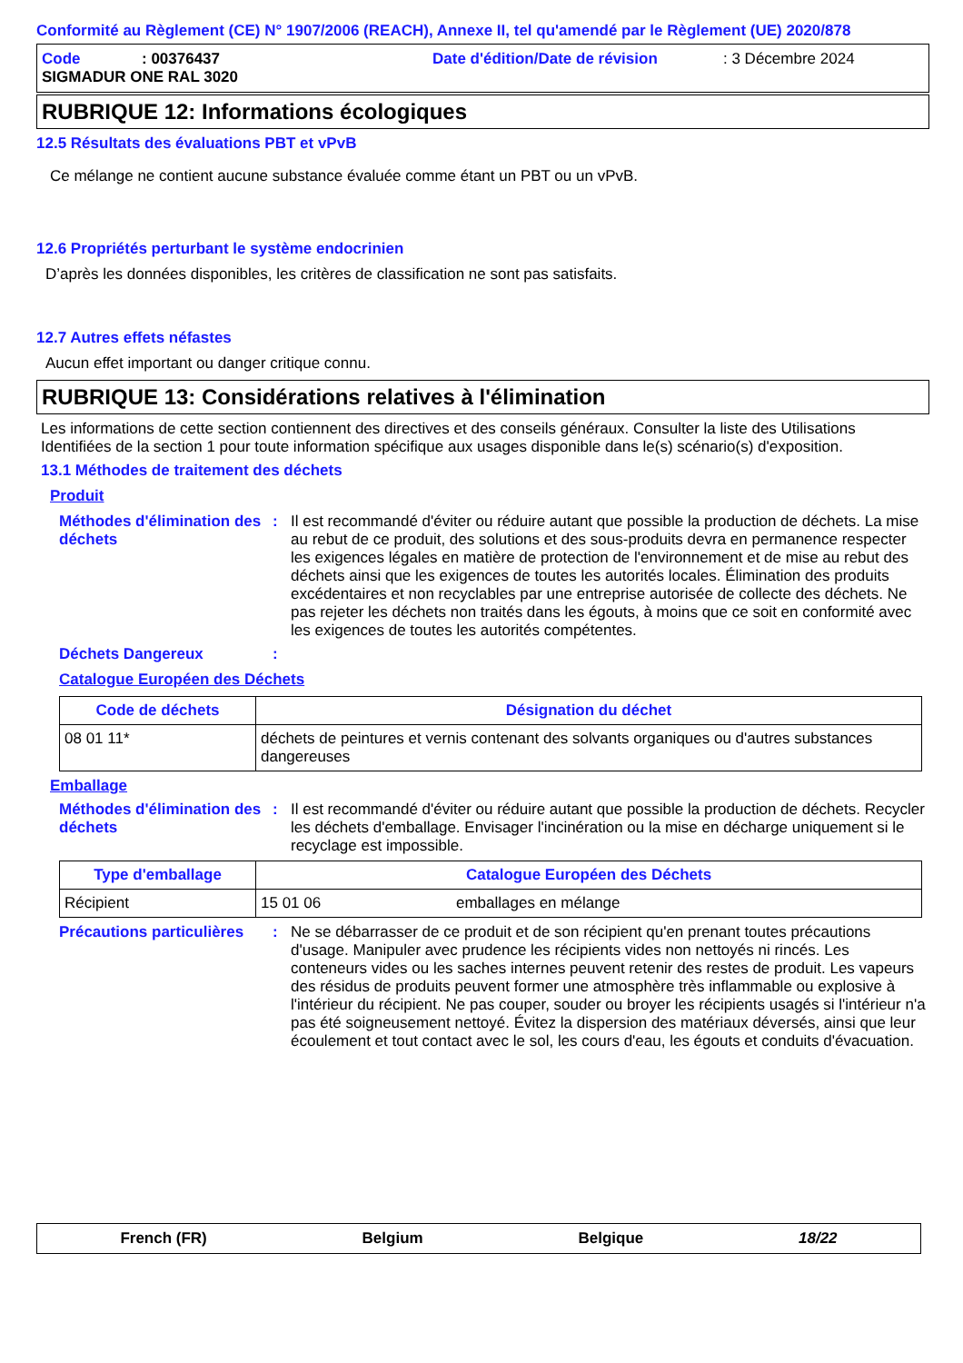Conformité au Règlement (CE) N° 1907/2006 (REACH), Annexe II, tel qu'amendé par le Règlement (UE) 2020/878
Code: 00376437 Date d'édition/Date de révision: 3 Décembre 2024
SIGMADUR ONE RAL 3020
RUBRIQUE 12: Informations écologiques
12.5 Résultats des évaluations PBT et vPvB
Ce mélange ne contient aucune substance évaluée comme étant un PBT ou un vPvB.
12.6 Propriétés perturbant le système endocrinien
D’après les données disponibles, les critères de classification ne sont pas satisfaits.
12.7 Autres effets néfastes
Aucun effet important ou danger critique connu.
RUBRIQUE 13: Considérations relatives à l'élimination
Les informations de cette section contiennent des directives et des conseils généraux. Consulter la liste des Utilisations Identifiées de la section 1 pour toute information spécifique aux usages disponible dans le(s) scénario(s) d'exposition.
13.1 Méthodes de traitement des déchets
Produit
Méthodes d'élimination des déchets
:
Il est recommandé d'éviter ou réduire autant que possible la production de déchets. La mise au rebut de ce produit, des solutions et des sous-produits devra en permanence respecter les exigences légales en matière de protection de l'environnement et de mise au rebut des déchets ainsi que les exigences de toutes les autorités locales. Élimination des produits excédentaires et non recyclables par une entreprise autorisée de collecte des déchets. Ne pas rejeter les déchets non traités dans les égouts, à moins que ce soit en conformité avec les exigences de toutes les autorités compétentes.
Déchets Dangereux :
Catalogue Européen des Déchets
| Code de déchets | Désignation du déchet |
| --- | --- |
| 08 01 11* | déchets de peintures et vernis contenant des solvants organiques ou d'autres substances dangereuses |
Emballage
Méthodes d'élimination des déchets
:
Il est recommandé d'éviter ou réduire autant que possible la production de déchets. Recycler les déchets d'emballage. Envisager l'incinération ou la mise en décharge uniquement si le recyclage est impossible.
| Type d'emballage | Catalogue Européen des Déchets | |
| --- | --- | --- |
| Récipient | 15 01 06 | emballages en mélange |
Précautions particulières
:
Ne se débarrasser de ce produit et de son récipient qu'en prenant toutes précautions d'usage. Manipuler avec prudence les récipients vides non nettoyés ni rincés. Les conteneurs vides ou les saches internes peuvent retenir des restes de produit. Les vapeurs des résidus de produits peuvent former une atmosphère très inflammable ou explosive à l'intérieur du récipient. Ne pas couper, souder ou broyer les récipients usagés si l'intérieur n'a pas été soigneusement nettoyé. Évitez la dispersion des matériaux déversés, ainsi que leur écoulement et tout contact avec le sol, les cours d'eau, les égouts et conduits d'évacuation.
French (FR) Belgium Belgique 18/22